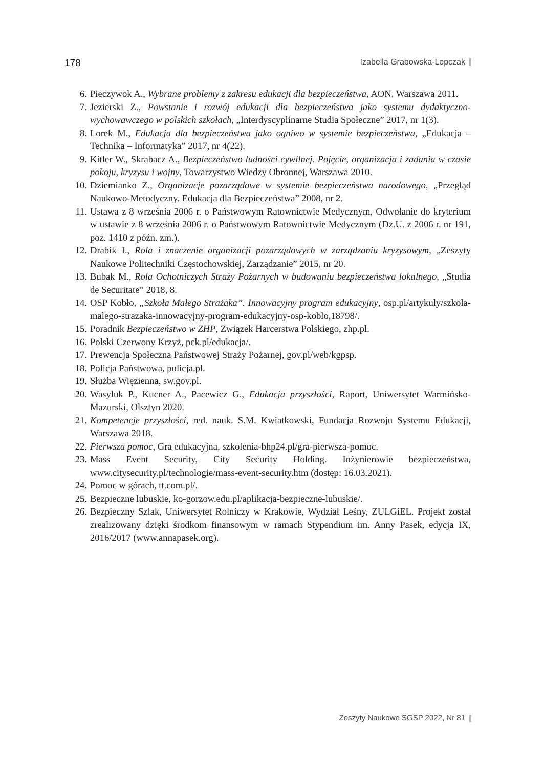178 Izabella Grabowska-Lepczak
6. Pieczywok A., Wybrane problemy z zakresu edukacji dla bezpieczeństwa, AON, Warszawa 2011.
7. Jezierski Z., Powstanie i rozwój edukacji dla bezpieczeństwa jako systemu dydaktyczno-wychowawczego w polskich szkołach, „Interdyscyplinarne Studia Społeczne” 2017, nr 1(3).
8. Lorek M., Edukacja dla bezpieczeństwa jako ogniwo w systemie bezpieczeństwa, „Edukacja – Technika – Informatyka” 2017, nr 4(22).
9. Kitler W., Skrabacz A., Bezpieczeństwo ludności cywilnej. Pojęcie, organizacja i zadania w czasie pokoju, kryzysu i wojny, Towarzystwo Wiedzy Obronnej, Warszawa 2010.
10. Dziemianko Z., Organizacje pozarządowe w systemie bezpieczeństwa narodowego, „Przegląd Naukowo-Metodyczny. Edukacja dla Bezpieczeństwa” 2008, nr 2.
11. Ustawa z 8 września 2006 r. o Państwowym Ratownictwie Medycznym, Odwołanie do kryterium w ustawie z 8 września 2006 r. o Państwowym Ratownictwie Medycznym (Dz.U. z 2006 r. nr 191, poz. 1410 z późn. zm.).
12. Drabik I., Rola i znaczenie organizacji pozarządowych w zarządzaniu kryzysowym, „Zeszyty Naukowe Politechniki Częstochowskiej, Zarządzanie” 2015, nr 20.
13. Bubak M., Rola Ochotniczych Straży Pożarnych w budowaniu bezpieczeństwa lokalnego, „Studia de Securitate” 2018, 8.
14. OSP Kobło, „Szkoła Małego Strażaka”. Innowacyjny program edukacyjny, osp.pl/artykuly/szkola-malego-strazaka-innowacyjny-program-edukacyjny-osp-koblo,18798/.
15. Poradnik Bezpieczeństwo w ZHP, Związek Harcerstwa Polskiego, zhp.pl.
16. Polski Czerwony Krzyż, pck.pl/edukacja/.
17. Prewencja Społeczna Państwowej Straży Pożarnej, gov.pl/web/kgpsp.
18. Policja Państwowa, policja.pl.
19. Służba Więzienna, sw.gov.pl.
20. Wasyluk P., Kucner A., Pacewicz G., Edukacja przyszłości, Raport, Uniwersytet Warmińsko-Mazurski, Olsztyn 2020.
21. Kompetencje przyszłości, red. nauk. S.M. Kwiatkowski, Fundacja Rozwoju Systemu Edukacji, Warszawa 2018.
22. Pierwsza pomoc, Gra edukacyjna, szkolenia-bhp24.pl/gra-pierwsza-pomoc.
23. Mass Event Security, City Security Holding. Inżynierowie bezpieczeństwa, www.citysecurity.pl/technologie/mass-event-security.htm (dostęp: 16.03.2021).
24. Pomoc w górach, tt.com.pl/.
25. Bezpieczne lubuskie, ko-gorzow.edu.pl/aplikacja-bezpieczne-lubuskie/.
26. Bezpieczny Szlak, Uniwersytet Rolniczy w Krakowie, Wydział Leśny, ZULGiEL. Projekt został zrealizowany dzięki środkom finansowym w ramach Stypendium im. Anny Pasek, edycja IX, 2016/2017 (www.annapasek.org).
Zeszyty Naukowe SGSP 2022, Nr 81